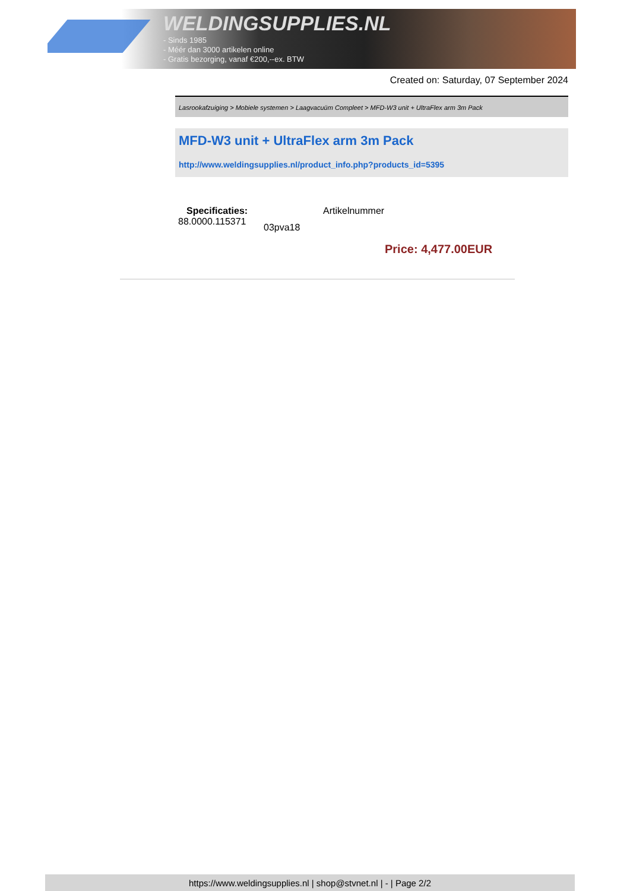WELDINGSUPPLIES.NL
- Sinds 1985
- Méér dan 3000 artikelen online
- Gratis bezorging, vanaf €200,--ex. BTW
Created on: Saturday, 07 September 2024
Lasrookafzuiging > Mobiele systemen > Laagvacuüm Compleet > MFD-W3 unit + UltraFlex arm 3m Pack
MFD-W3 unit + UltraFlex arm 3m Pack
http://www.weldingsupplies.nl/product_info.php?products_id=5395
Specificaties: Artikelnummer
88.0000.115371 03pva18
Price: 4,477.00EUR
https://www.weldingsupplies.nl | shop@stvnet.nl | - | Page 2/2